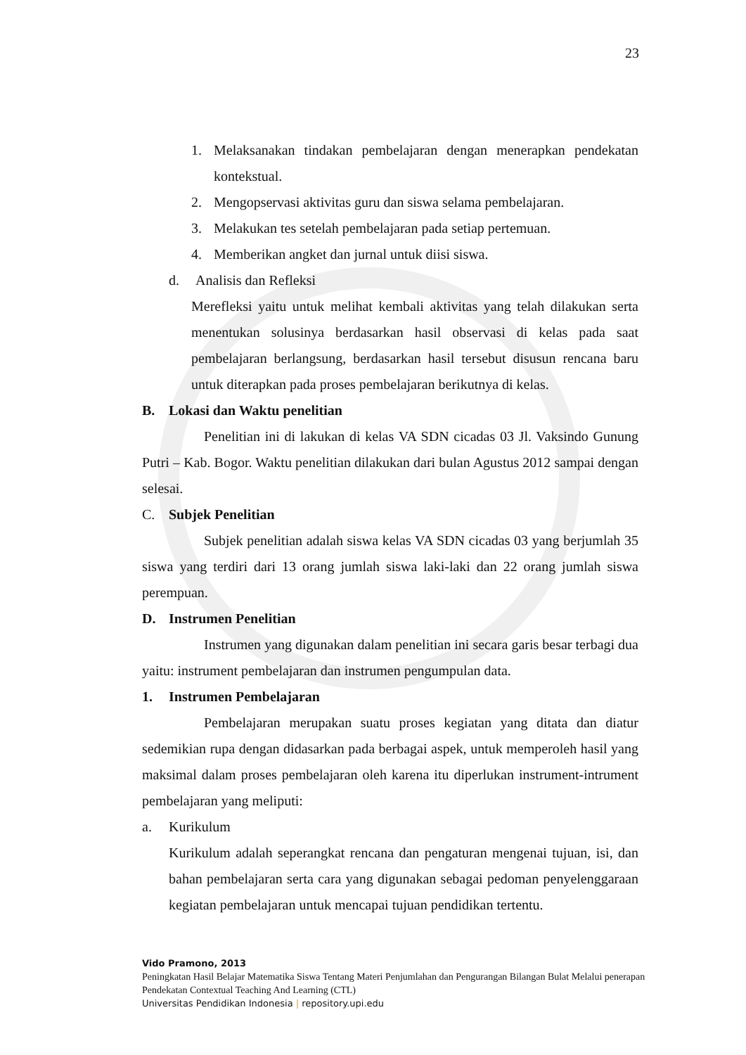23
1. Melaksanakan tindakan pembelajaran dengan menerapkan pendekatan kontekstual.
2. Mengopservasi aktivitas guru dan siswa selama pembelajaran.
3. Melakukan tes setelah pembelajaran pada setiap pertemuan.
4. Memberikan angket dan jurnal untuk diisi siswa.
d. Analisis dan Refleksi
Merefleksi yaitu untuk melihat kembali aktivitas yang telah dilakukan serta menentukan solusinya berdasarkan hasil observasi di kelas pada saat pembelajaran berlangsung, berdasarkan hasil tersebut disusun rencana baru untuk diterapkan pada proses pembelajaran berikutnya di kelas.
B. Lokasi dan Waktu penelitian
Penelitian ini di lakukan di kelas VA SDN cicadas 03 Jl. Vaksindo Gunung Putri – Kab. Bogor. Waktu penelitian dilakukan dari bulan Agustus 2012 sampai dengan selesai.
C. Subjek Penelitian
Subjek penelitian adalah siswa kelas VA SDN cicadas 03 yang berjumlah 35 siswa yang terdiri dari 13 orang jumlah siswa laki-laki dan 22 orang jumlah siswa perempuan.
D. Instrumen Penelitian
Instrumen yang digunakan dalam penelitian ini secara garis besar terbagi dua yaitu: instrument pembelajaran dan instrumen pengumpulan data.
1. Instrumen Pembelajaran
Pembelajaran merupakan suatu proses kegiatan yang ditata dan diatur sedemikian rupa dengan didasarkan pada berbagai aspek, untuk memperoleh hasil yang maksimal dalam proses pembelajaran oleh karena itu diperlukan instrument-intrument pembelajaran yang meliputi:
a. Kurikulum
Kurikulum adalah seperangkat rencana dan pengaturan mengenai tujuan, isi, dan bahan pembelajaran serta cara yang digunakan sebagai pedoman penyelenggaraan kegiatan pembelajaran untuk mencapai tujuan pendidikan tertentu.
Vido Pramono, 2013
Peningkatan Hasil Belajar Matematika Siswa Tentang Materi Penjumlahan dan Pengurangan Bilangan Bulat Melalui penerapan Pendekatan Contextual Teaching And Learning (CTL)
Universitas Pendidikan Indonesia | repository.upi.edu